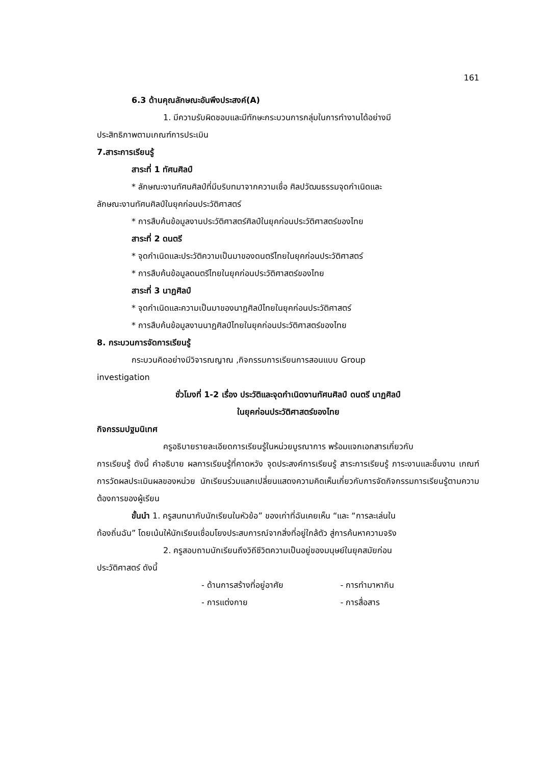161
6.3 ด้านคุณลักษณะอันพึงประสงค์(A)
1. มีความรับผิดชอบและมีทักษะกระบวนการกลุ่มในการทำงานได้อย่างมี
ประสิทธิภาพตามเกณฑ์การประเมิน
7.สาระการเรียนรู้
สาระที่ 1 ทัศนศิลป์
* ลักษณะงานทัศนศิลป์ที่มีบริบทมาจากความเชื่อ ศิลปวัฒนธรรมจุดกำเนิดและ
ลักษณะงานทัศนศิลป์ในยุคก่อนประวัติศาสตร์
* การสืบค้นข้อมูลงานประวัติศาสตร์ศิลป์ในยุคก่อนประวัติศาสตร์ของไทย
สาระที่ 2 ดนตรี
* จุดกำเนิดและประวัติความเป็นมาของดนตรีไทยในยุคก่อนประวัติศาสตร์
* การสืบค้นข้อมูลดนตรีไทยในยุคก่อนประวัติศาสตร์ของไทย
สาระที่ 3 นาฏศิลป์
* จุดกำเนิดและความเป็นมาของนาฏศิลป์ไทยในยุคก่อนประวัติศาสตร์
* การสืบค้นข้อมูลงานนาฏศิลป์ไทยในยุคก่อนประวัติศาสตร์ของไทย
8. กระบวนการจัดการเรียนรู้
กระบวนคิดอย่างมีวิจารณญาณ ,กิจกรรมการเรียนการสอนแบบ Group
investigation
ชั่วโมงที่ 1-2 เรื่อง ประวัติและจุดกำเนิดงานทัศนศิลป์ ดนตรี นาฏศิลป์
ในยุคก่อนประวัติศาสตร์ของไทย
กิจกรรมปฐมนิเทศ
ครูอธิบายรายละเอียดการเรียนรู้ในหน่วยบูรณาการ พร้อมแจกเอกสารเกี่ยวกับ
การเรียนรู้ ดังนี้ คำอธิบาย ผลการเรียนรู้ที่คาดหวัง จุดประสงค์การเรียนรู้ สาระการเรียนรู้ ภาระงานและชิ้นงาน เกณฑ์การวัดผลประเมินผลของหน่วย นักเรียนร่วมแลกเปลี่ยนแสดงความคิดเห็นเกี่ยวกับการจัดกิจกรรมการเรียนรู้ตามความต้องการของผู้เรียน
ขั้นนำ 1. ครูสนทนากับนักเรียนในหัวข้อ” ของเก่าที่ฉันเคยเห็น “และ “การละเล่นใน
ท้องถิ่นฉัน” โดยเน้นให้นักเรียนเชื่อมโยงประสบการณ์จากสิ่งที่อยู่ใกล้ตัว สู่การค้นหาความจริง
2. ครูสอบถามนักเรียนถึงวิถีชีวิตความเป็นอยู่ของมนุษย์ในยุคสมัยก่อน
ประวัติศาสตร์ ดังนี้
- ด้านการสร้างที่อยู่อาศัย - การทำมาหากิน
- การแต่งกาย - การสื่อสาร